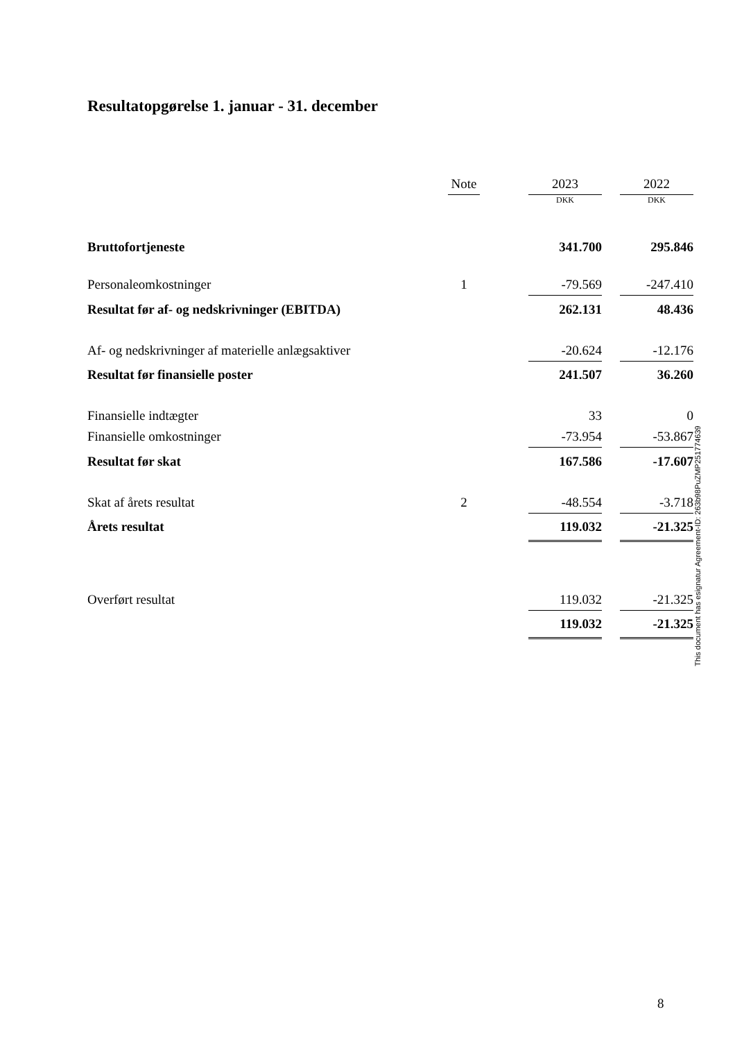Resultatopgørelse 1. januar - 31. december
| | Note | | 2023 | | 2022 |
| --- | --- | --- | --- | --- | --- |
| | | | DKK | | DKK |
| Bruttofortjeneste | | | 341.700 | | 295.846 |
| Personaleomkostninger | 1 | | -79.569 | | -247.410 |
| Resultat før af- og nedskrivninger (EBITDA) | | | 262.131 | | 48.436 |
| Af- og nedskrivninger af materielle anlægsaktiver | | | -20.624 | | -12.176 |
| Resultat før finansielle poster | | | 241.507 | | 36.260 |
| Finansielle indtægter | | | 33 | | 0 |
| Finansielle omkostninger | | | -73.954 | | -53.867 |
| Resultat før skat | | | 167.586 | | -17.607 |
| Skat af årets resultat | 2 | | -48.554 | | -3.718 |
| Årets resultat | | | 119.032 | | -21.325 |
| Overført resultat | | | 119.032 | | -21.325 |
| | | | 119.032 | | -21.325 |
This document has esignatur Agreement-ID: 263b98PuZMP251774639
8